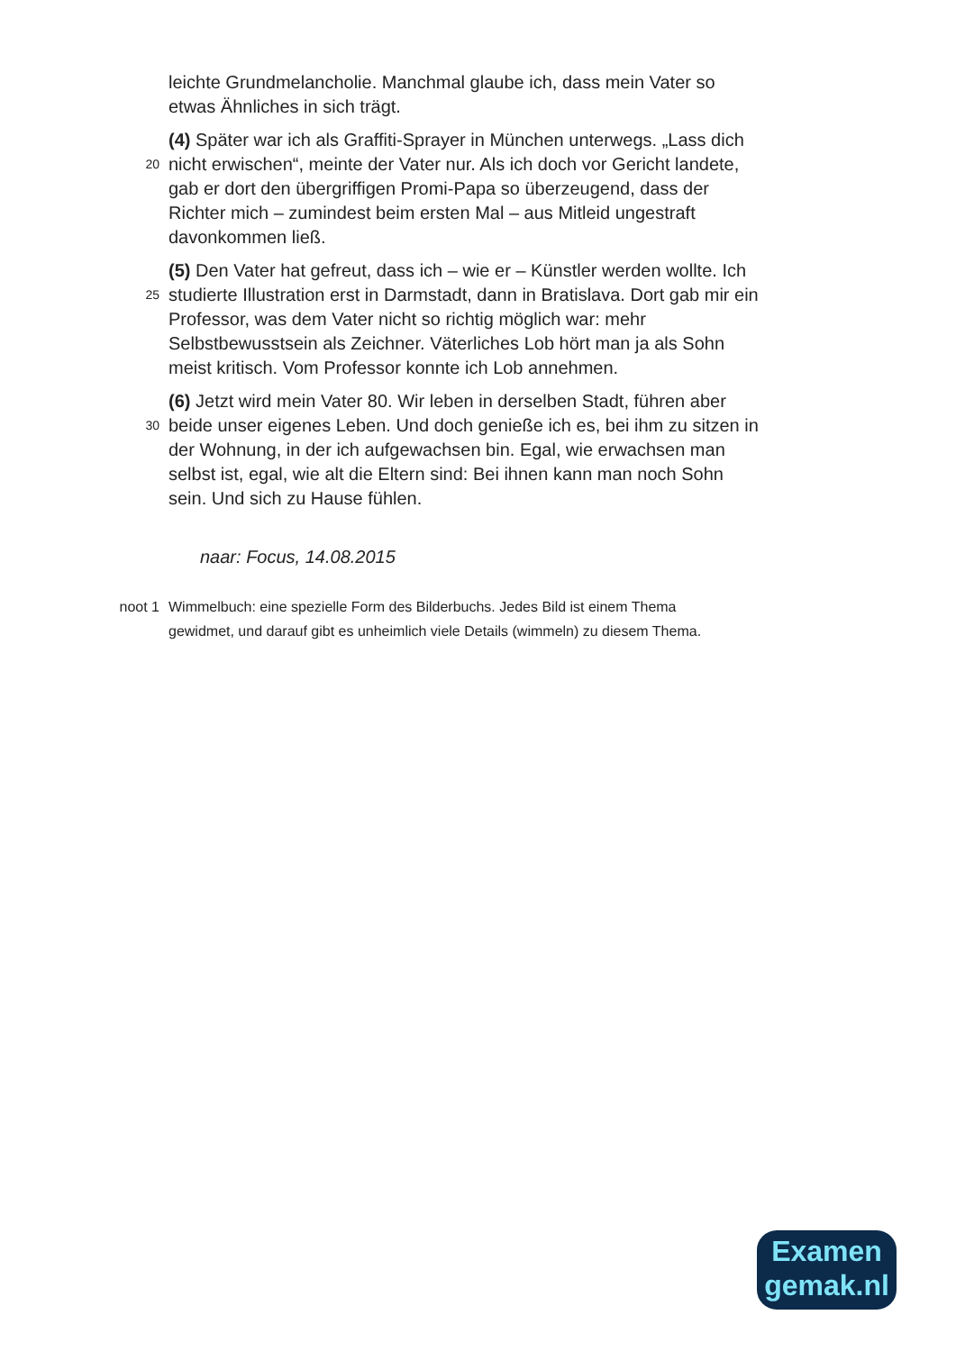leichte Grundmelancholie. Manchmal glaube ich, dass mein Vater so
etwas Ähnliches in sich trägt.
20
(4) Später war ich als Graffiti-Sprayer in München unterwegs. „Lass dich
nicht erwischen“, meinte der Vater nur. Als ich doch vor Gericht landete,
gab er dort den übergriffigen Promi-Papa so überzeugend, dass der
Richter mich – zumindest beim ersten Mal – aus Mitleid ungestraft
davonkommen ließ.
25
(5) Den Vater hat gefreut, dass ich – wie er – Künstler werden wollte. Ich
studierte Illustration erst in Darmstadt, dann in Bratislava. Dort gab mir ein
Professor, was dem Vater nicht so richtig möglich war: mehr
Selbstbewusstsein als Zeichner. Väterliches Lob hört man ja als Sohn
meist kritisch. Vom Professor konnte ich Lob annehmen.
30
(6) Jetzt wird mein Vater 80. Wir leben in derselben Stadt, führen aber
beide unser eigenes Leben. Und doch genieße ich es, bei ihm zu sitzen in
der Wohnung, in der ich aufgewachsen bin. Egal, wie erwachsen man
selbst ist, egal, wie alt die Eltern sind: Bei ihnen kann man noch Sohn
sein. Und sich zu Hause fühlen.
naar: Focus, 14.08.2015
noot 1 Wimmelbuch: eine spezielle Form des Bilderbuchs. Jedes Bild ist einem Thema
gewidmet, und darauf gibt es unheimlich viele Details (wimmeln) zu diesem Thema.
Examen
gemak.nl